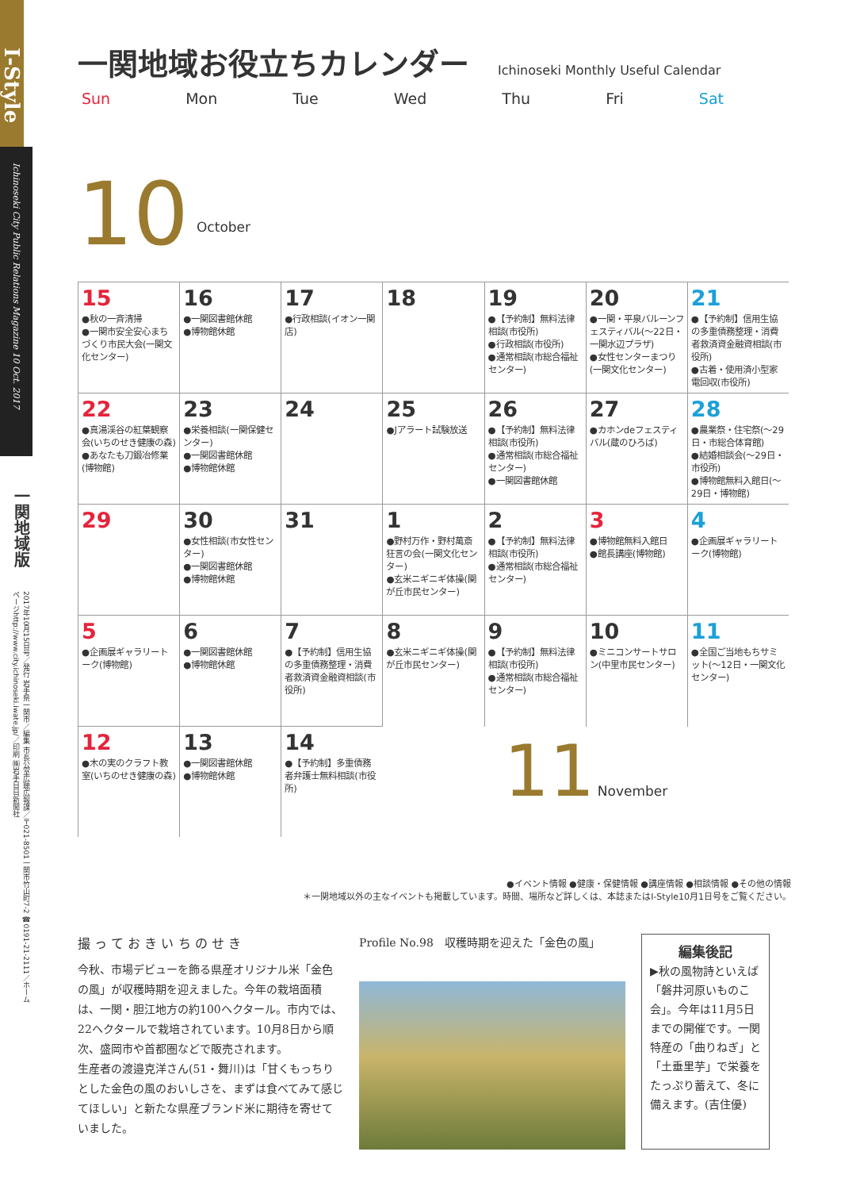I-Style
Ichinoseki City Public Relations Magazine 10 Oct. 2017
一関地域版
2017年10月15日号／発行 岩手県一関市／編集 市長公室広聴広報課／〒021-8501一関市竹山町7-2 ☎0191-21-2111／ホームページhttp://www.city.ichinoseki.iwate.jp/／印刷 ㈱岩手日日新聞社
一関地域お役立ちカレンダー
Ichinoseki Monthly Useful Calendar
Sun Mon Tue Wed Thu Fri Sat
10 October
| 15 ●秋の一斉清掃 ●一関市安全安心まちづくり市民大会(一関文化センター) | 16 ●一関図書館休館 ●博物館休館 | 17 ●行政相談(イオン一関店) | 18 | 19 ●【予約制】無料法律相談(市役所) ●行政相談(市役所) ●通常相談(市総合福祉センター) | 20 ●一関・平泉バルーンフェスティバル(～22日・一関水辺プラザ) ●女性センターまつり(一関文化センター) | 21 ●【予約制】信用生協の多重債務整理・消費者救済資金融資相談(市役所) ●古着・使用済小型家電回収(市役所) |
| 22 ●真湯渓谷の紅葉観察会(いちのせき健康の森) ●あなたも刀鍛冶修業(博物館) | 23 ●栄養相談(一関保健センター) ●一関図書館休館 ●博物館休館 | 24 | 25 ●Jアラート試験放送 | 26 ●【予約制】無料法律相談(市役所) ●通常相談(市総合福祉センター) ●一関図書館休館 | 27 ●カホンdeフェスティバル(蔵のひろば) | 28 ●農業祭・住宅祭(～29日・市総合体育館) ●結婚相談会(～29日・市役所) ●博物館無料入館日(～29日・博物館) |
| 29 | 30 ●女性相談(市女性センター) ●一関図書館休館 ●博物館休館 | 31 | 1 ●野村万作・野村萬斎狂言の会(一関文化センター) ●玄米ニギニギ体操(関が丘市民センター) | 2 ●【予約制】無料法律相談(市役所) ●通常相談(市総合福祉センター) | 3 ●博物館無料入館日 ●館長講座(博物館) | 4 ●企画展ギャラリートーク(博物館) |
| 5 ●企画展ギャラリートーク(博物館) | 6 ●一関図書館休館 ●博物館休館 | 7 ●【予約制】信用生協の多重債務整理・消費者救済資金融資相談(市役所) | 8 ●玄米ニギニギ体操(関が丘市民センター) | 9 ●【予約制】無料法律相談(市役所) ●通常相談(市総合福祉センター) | 10 ●ミニコンサートサロン(中里市民センター) | 11 ●全国ご当地もちサミット(～12日・一関文化センター) |
| 12 ●木の実のクラフト教室(いちのせき健康の森) | 13 ●一関図書館休館 ●博物館休館 | 14 ●【予約制】多重債務者弁護士無料相談(市役所) | 11 November | | | |
●イベント情報 ●健康・保健情報 ●講座情報 ●相談情報 ●その他の情報
＊一関地域以外の主なイベントも掲載しています。時間、場所など詳しくは、本誌またはI-Style10月1日号をご覧ください。
撮 っ て お き い ち の せ き
今秋、市場デビューを飾る県産オリジナル米「金色の風」が収穫時期を迎えました。今年の栽培面積は、一関・胆江地方の約100ヘクタール。市内では、22ヘクタールで栽培されています。10月8日から順次、盛岡市や首都圏などで販売されます。
生産者の渡邉克洋さん(51・舞川)は「甘くもっちりとした金色の風のおいしさを、まずは食べてみて感じてほしい」と新たな県産ブランド米に期待を寄せていました。
Profile No.98　収穫時期を迎えた「金色の風」
編集後記
▶秋の風物詩といえば「磐井河原いものこ会」。今年は11月5日までの開催です。一関特産の「曲りねぎ」と「土垂里芋」で栄養をたっぷり蓄えて、冬に備えます。(吉住優)